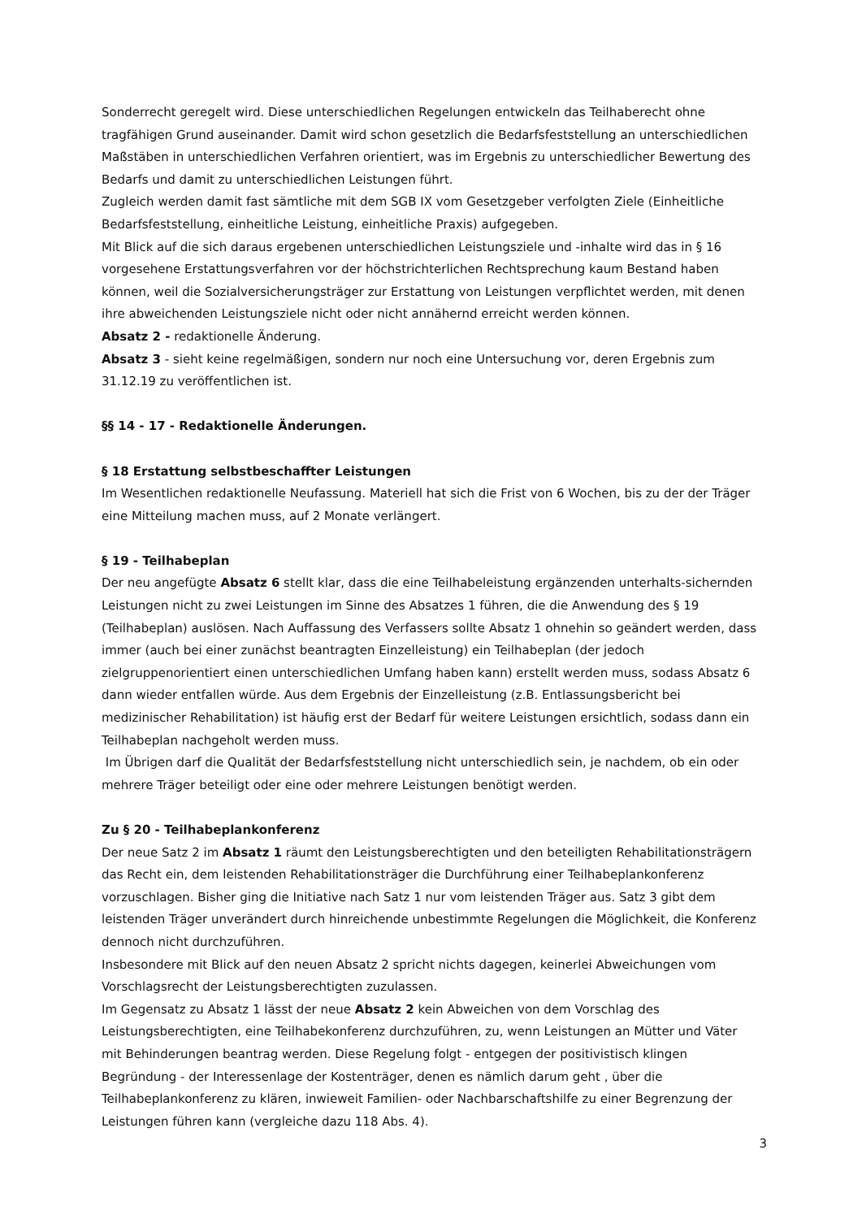Sonderrecht geregelt wird. Diese unterschiedlichen Regelungen entwickeln das Teilhaberecht ohne tragfähigen Grund auseinander. Damit wird schon gesetzlich die Bedarfsfeststellung an unterschiedlichen Maßstäben in unterschiedlichen Verfahren orientiert, was im Ergebnis zu unterschiedlicher Bewertung des Bedarfs und damit zu unterschiedlichen Leistungen führt.
Zugleich werden damit fast sämtliche mit dem SGB IX vom Gesetzgeber verfolgten Ziele (Einheitliche Bedarfsfeststellung, einheitliche Leistung, einheitliche Praxis) aufgegeben.
Mit Blick auf die sich daraus ergebenen unterschiedlichen Leistungsziele und -inhalte wird das in § 16 vorgesehene Erstattungsverfahren vor der höchstrichterlichen Rechtsprechung kaum Bestand haben können, weil die Sozialversicherungsträger zur Erstattung von Leistungen verpflichtet werden, mit denen ihre abweichenden Leistungsziele nicht oder nicht annähernd erreicht werden können.
Absatz 2 - redaktionelle Änderung.
Absatz 3 - sieht keine regelmäßigen, sondern nur noch eine Untersuchung vor, deren Ergebnis zum 31.12.19 zu veröffentlichen ist.
§§ 14 - 17 - Redaktionelle Änderungen.
§ 18 Erstattung selbstbeschaffter Leistungen
Im Wesentlichen redaktionelle Neufassung. Materiell hat sich die Frist von 6 Wochen, bis zu der der Träger eine Mitteilung machen muss, auf 2 Monate verlängert.
§ 19 - Teilhabeplan
Der neu angefügte Absatz 6 stellt klar, dass die eine Teilhabeleistung ergänzenden unterhalts-sichernden Leistungen nicht zu zwei Leistungen im Sinne des Absatzes 1 führen, die die Anwendung des § 19 (Teilhabeplan) auslösen. Nach Auffassung des Verfassers sollte Absatz 1 ohnehin so geändert werden, dass immer (auch bei einer zunächst beantragten Einzelleistung) ein Teilhabeplan (der jedoch zielgruppenorientiert einen unterschiedlichen Umfang haben kann) erstellt werden muss, sodass Absatz 6 dann wieder entfallen würde. Aus dem Ergebnis der Einzelleistung (z.B. Entlassungsbericht bei medizinischer Rehabilitation) ist häufig erst der Bedarf für weitere Leistungen ersichtlich, sodass dann ein Teilhabeplan nachgeholt werden muss.
Im Übrigen darf die Qualität der Bedarfsfeststellung nicht unterschiedlich sein, je nachdem, ob ein oder mehrere Träger beteiligt oder eine oder mehrere Leistungen benötigt werden.
Zu § 20 - Teilhabeplankonferenz
Der neue Satz 2 im Absatz 1 räumt den Leistungsberechtigten und den beteiligten Rehabilitationsträgern das Recht ein, dem leistenden Rehabilitationsträger die Durchführung einer Teilhabeplankonferenz vorzuschlagen. Bisher ging die Initiative nach Satz 1 nur vom leistenden Träger aus. Satz 3 gibt dem leistenden Träger unverändert durch hinreichende unbestimmte Regelungen die Möglichkeit, die Konferenz dennoch nicht durchzuführen.
Insbesondere mit Blick auf den neuen Absatz 2 spricht nichts dagegen, keinerlei Abweichungen vom Vorschlagsrecht der Leistungsberechtigten zuzulassen.
Im Gegensatz zu Absatz 1 lässt der neue Absatz 2 kein Abweichen von dem Vorschlag des Leistungsberechtigten, eine Teilhabekonferenz durchzuführen, zu, wenn Leistungen an Mütter und Väter mit Behinderungen beantrag werden. Diese Regelung folgt - entgegen der positivistisch klingen Begründung - der Interessenlage der Kostenträger, denen es nämlich darum geht , über die Teilhabeplankonferenz zu klären, inwieweit Familien- oder Nachbarschaftshilfe zu einer Begrenzung der Leistungen führen kann (vergleiche dazu 118 Abs. 4).
3